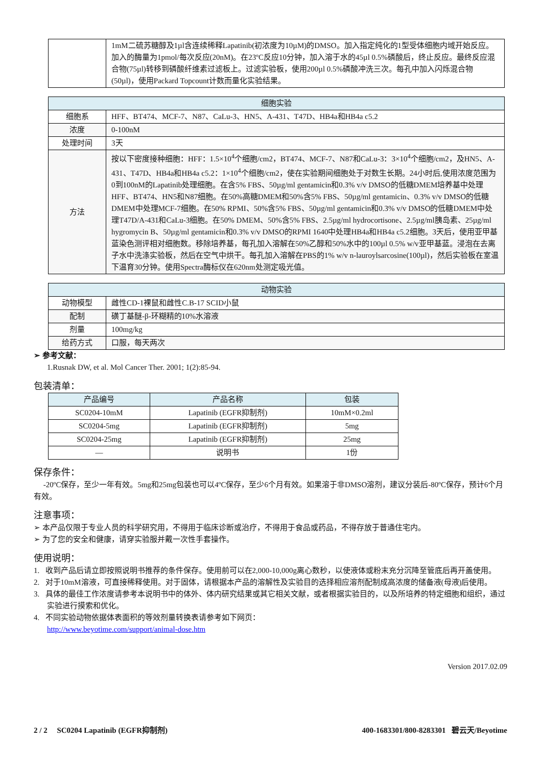| | 1mM二硫苏糖醇及1µl含连续稀释Lapatinib(初浓度为10µM)的DMSO。加入指定纯化的1型受体细胞内域开始反应。加入的酶量为1pmol/每次反应(20nM)。在23ºC反应10分钟，加入溶于水的45µl 0.5%磷酸后，终止反应。最终反应混合物(75µl)转移到磷酸纤维素过滤板上。过滤实验板，使用200µl 0.5%磷酸冲洗三次。每孔中加入闪烁混合物(50µl)，使用Packard Topcount计数而量化实验结果。 |
| 细胞实验 | |
| --- | --- |
| 细胞系 | HFF、BT474、MCF-7、N87、CaLu-3、HN5、A-431、T47D、HB4a和HB4a c5.2 |
| 浓度 | 0-100nM |
| 处理时间 | 3天 |
| 方法 | 按以下密度接种细胞：HFF：1.5×10<sup>4</sup>个细胞/cm2，BT474、MCF-7、N87和CaLu-3：3×10<sup>4</sup>个细胞/cm2，及HN5、A-431、T47D、HB4a和HB4a c5.2：1×10<sup>4</sup>个细胞/cm2，使在实验期间细胞处于对数生长期。24小时后,使用浓度范围为0到100nM的Lapatinib处理细胞。在含5% FBS、50µg/ml gentamicin和0.3% v/v DMSO的低糖DMEM培养基中处理HFF、BT474、HN5和N87细胞。在50%高糖DMEM和50%含5% FBS、50µg/ml gentamicin、0.3% v/v DMSO的低糖DMEM中处理MCF-7细胞。在50% RPMI、50%含5% FBS、50µg/ml gentamicin和0.3% v/v DMSO的低糖DMEM中处理T47D/A-431和CaLu-3细胞。在50% DMEM、50%含5% FBS、2.5µg/ml hydrocortisone、2.5µg/ml胰岛素、25µg/ml hygromycin B、50µg/ml gentamicin和0.3% v/v DMSO的RPMI 1640中处理HB4a和HB4a c5.2细胞。3天后，使用亚甲基蓝染色测评相对细胞数。移除培养基，每孔加入溶解在50%乙醇和50%水中的100µl 0.5% w/v亚甲基蓝。浸泡在去离子水中洗涤实验板，然后在空气中烘干。每孔加入溶解在PBS的1% w/v n-lauroylsarcosine(100µl)，然后实验板在室温下温育30分钟。使用Spectra酶标仪在620nm处测定吸光值。 |
| 动物实验 | |
| --- | --- |
| 动物模型 | 雌性CD-1裸鼠和雌性C.B-17 SCID小鼠 |
| 配制 | 磺丁基醚-β-环糊精的10%水溶液 |
| 剂量 | 100mg/kg |
| 给药方式 | 口服，每天两次 |
➢ 参考文献：
1.Rusnak DW, et al. Mol Cancer Ther. 2001; 1(2):85-94.
包装清单：
| 产品编号 | 产品名称 | 包装 |
| --- | --- | --- |
| SC0204-10mM | Lapatinib (EGFR抑制剂) | 10mM×0.2ml |
| SC0204-5mg | Lapatinib (EGFR抑制剂) | 5mg |
| SC0204-25mg | Lapatinib (EGFR抑制剂) | 25mg |
| — | 说明书 | 1份 |
保存条件：
-20ºC保存，至少一年有效。5mg和25mg包装也可以4ºC保存，至少6个月有效。如果溶于非DMSO溶剂，建议分装后-80ºC保存，预计6个月有效。
注意事项：
➢ 本产品仅限于专业人员的科学研究用，不得用于临床诊断或治疗，不得用于食品或药品，不得存放于普通住宅内。
➢ 为了您的安全和健康，请穿实验服并戴一次性手套操作。
使用说明：
1. 收到产品后请立即按照说明书推荐的条件保存。使用前可以在2,000-10,000g离心数秒，以使液体或粉末充分沉降至管底后再开盖使用。
2. 对于10mM溶液，可直接稀释使用。对于固体，请根据本产品的溶解性及实验目的选择相应溶剂配制成高浓度的储备液(母液)后使用。
3. 具体的最佳工作浓度请参考本说明书中的体外、体内研究结果或其它相关文献，或者根据实验目的，以及所培养的特定细胞和组织，通过实验进行摸索和优化。
4. 不同实验动物依据体表面积的等效剂量转换表请参考如下网页：
http://www.beyotime.com/support/animal-dose.htm
Version 2017.02.09
2 / 2 SC0204 Lapatinib (EGFR抑制剂) 400-1683301/800-8283301 碧云天/Beyotime